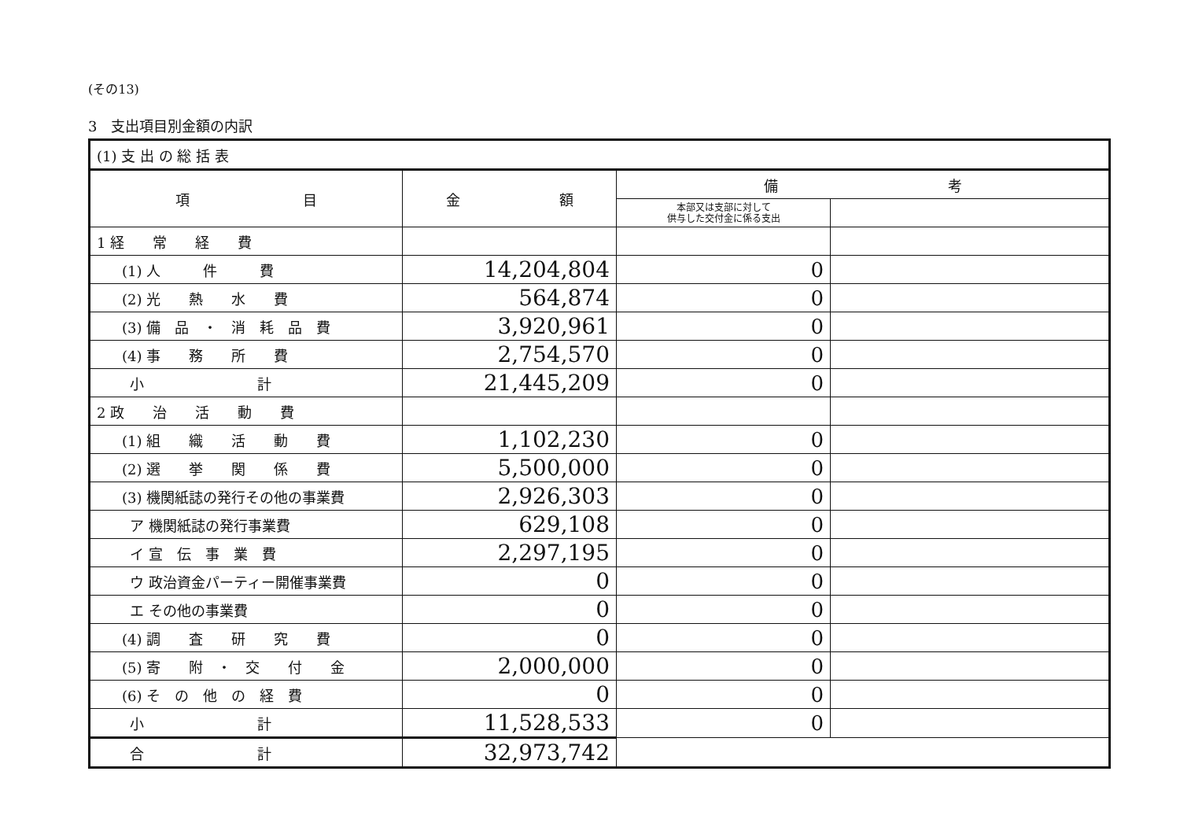(その13)
3　支出項目別金額の内訳
| (1) 支 出 の 総 括 表 | | | |
| 項 目 | 金 額 | 備 考 | |
| | | 本部又は支部に対して 供与した交付金に係る支出 | |
| 1 経 常 経 費 | | | |
| (1) 人 件 費 | 14,204,804 | 0 | |
| (2) 光 熱 水 費 | 564,874 | 0 | |
| (3) 備 品 ・ 消 耗 品 費 | 3,920,961 | 0 | |
| (4) 事 務 所 費 | 2,754,570 | 0 | |
| 小 計 | 21,445,209 | 0 | |
| 2 政 治 活 動 費 | | | |
| (1) 組 織 活 動 費 | 1,102,230 | 0 | |
| (2) 選 挙 関 係 費 | 5,500,000 | 0 | |
| (3) 機関紙誌の発行その他の事業費 | 2,926,303 | 0 | |
| ア 機関紙誌の発行事業費 | 629,108 | 0 | |
| イ 宣 伝 事 業 費 | 2,297,195 | 0 | |
| ウ 政治資金パーティー開催事業費 | 0 | 0 | |
| エ その他の事業費 | 0 | 0 | |
| (4) 調 査 研 究 費 | 0 | 0 | |
| (5) 寄 附 ・ 交 付 金 | 2,000,000 | 0 | |
| (6) そ の 他 の 経 費 | 0 | 0 | |
| 小 計 | 11,528,533 | 0 | |
| 合 計 | 32,973,742 | | |